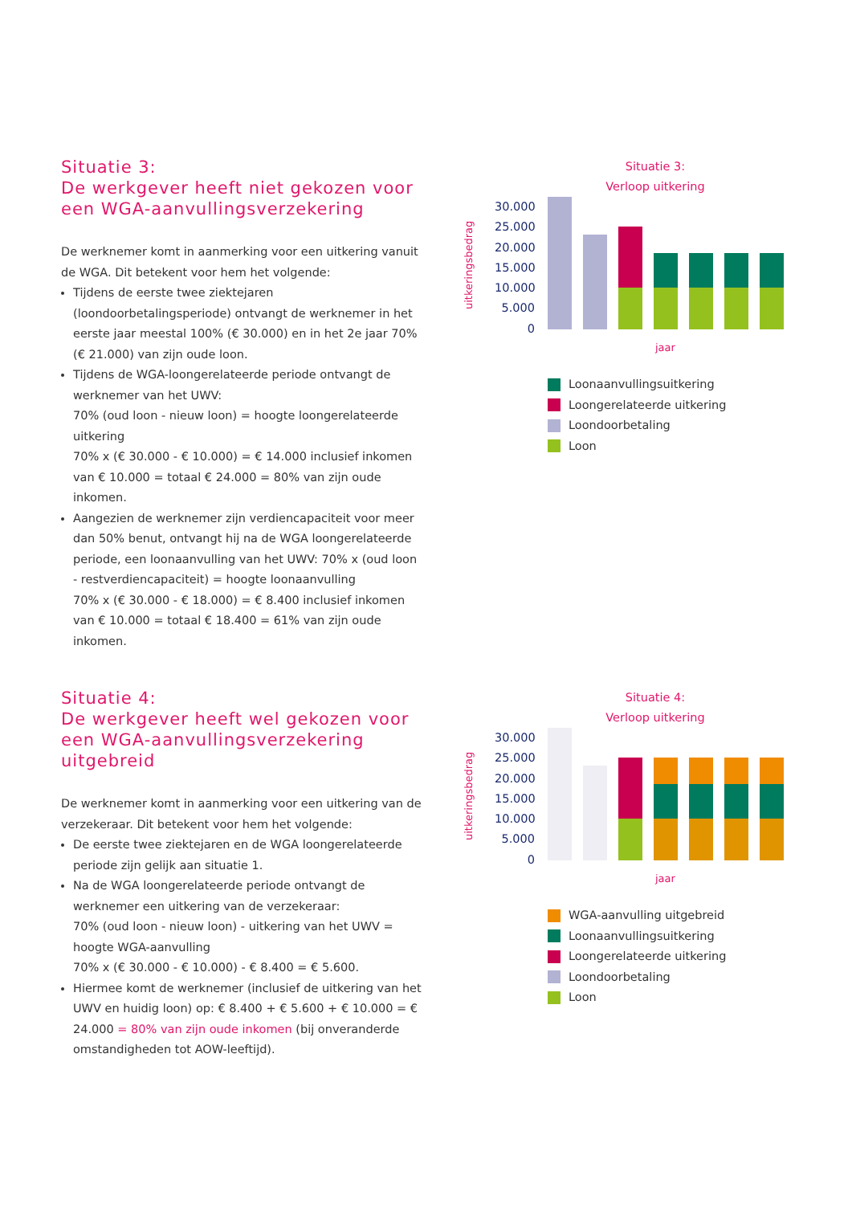Situatie 3:
De werkgever heeft niet gekozen voor een WGA-aanvullingsverzekering
De werknemer komt in aanmerking voor een uitkering vanuit de WGA. Dit betekent voor hem het volgende:
Tijdens de eerste twee ziektejaren (loondoorbetalingsperiode) ontvangt de werknemer in het eerste jaar meestal 100% (€ 30.000) en in het 2e jaar 70% (€ 21.000) van zijn oude loon.
Tijdens de WGA-loongerelateerde periode ontvangt de werknemer van het UWV:
70% (oud loon - nieuw loon) = hoogte loongerelateerde uitkering
70% x (€ 30.000 - € 10.000) = € 14.000 inclusief inkomen van € 10.000 = totaal € 24.000 = 80% van zijn oude inkomen.
Aangezien de werknemer zijn verdiencapaciteit voor meer dan 50% benut, ontvangt hij na de WGA loongerelateerde periode, een loonaanvulling van het UWV: 70% x (oud loon - restverdiencapaciteit) = hoogte loonaanvulling
70% x (€ 30.000 - € 18.000) = € 8.400 inclusief inkomen van € 10.000 = totaal € 18.400 = 61% van zijn oude inkomen.
Situatie 3:
Verloop uitkering
uitkeringsbedrag
30.000
25.000
20.000
15.000
10.000
5.000
0
jaar
Loonaanvullingsuitkering
Loongerelateerde uitkering
Loondoorbetaling
Loon
Situatie 4:
De werkgever heeft wel gekozen voor een WGA-aanvullingsverzekering uitgebreid
De werknemer komt in aanmerking voor een uitkering van de verzekeraar. Dit betekent voor hem het volgende:
De eerste twee ziektejaren en de WGA loongerelateerde periode zijn gelijk aan situatie 1.
Na de WGA loongerelateerde periode ontvangt de werknemer een uitkering van de verzekeraar:
70% (oud loon - nieuw loon) - uitkering van het UWV = hoogte WGA-aanvulling
70% x (€ 30.000 - € 10.000) - € 8.400 = € 5.600.
Hiermee komt de werknemer (inclusief de uitkering van het UWV en huidig loon) op: € 8.400 + € 5.600 + € 10.000 = € 24.000 = 80% van zijn oude inkomen (bij onveranderde omstandigheden tot AOW-leeftijd).
Situatie 4:
Verloop uitkering
uitkeringsbedrag
30.000
25.000
20.000
15.000
10.000
5.000
0
jaar
WGA-aanvulling uitgebreid
Loonaanvullingsuitkering
Loongerelateerde uitkering
Loondoorbetaling
Loon